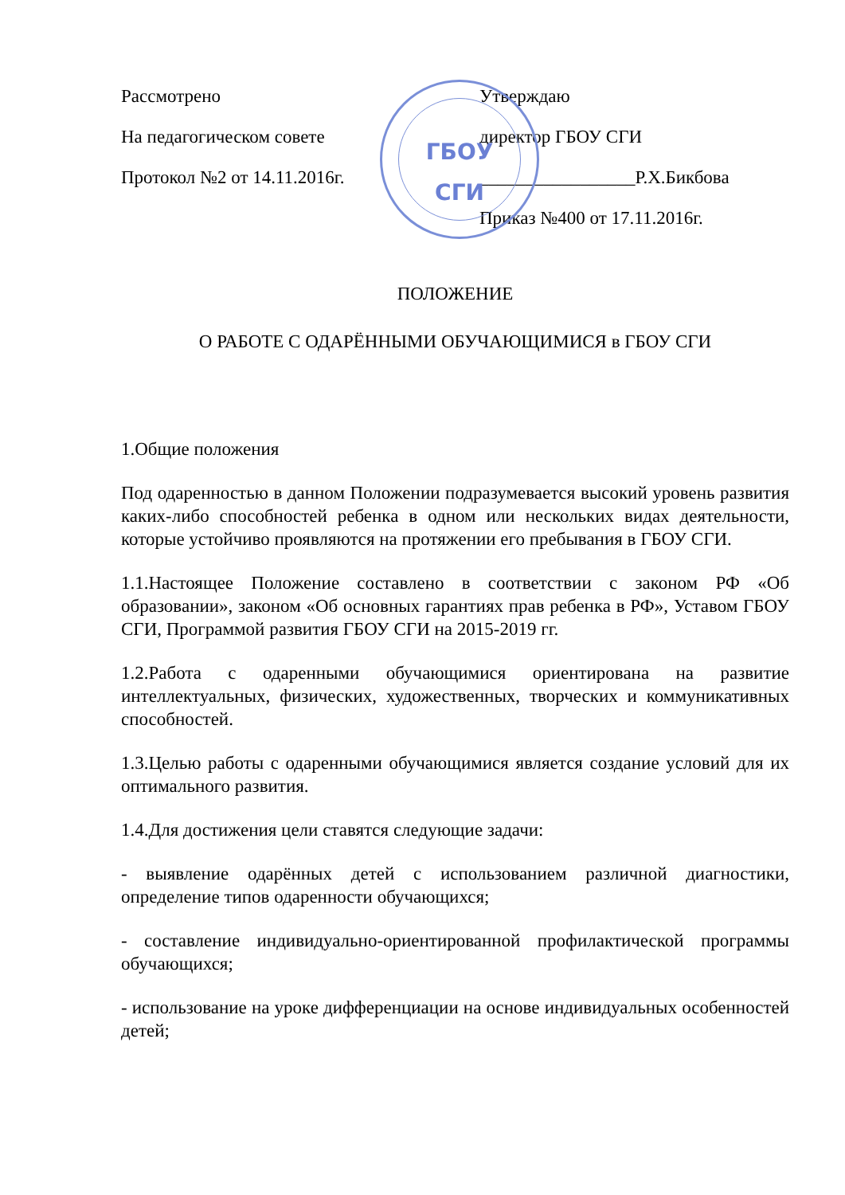Рассмотрено
На педагогическом совете
Протокол №2 от 14.11.2016г.
Утверждаю
директор ГБОУ СГИ
_________________Р.Х.Бикбова
Приказ №400 от 17.11.2016г.
ГБОУ
СГИ
ПОЛОЖЕНИЕ
О РАБОТЕ С ОДАРЁННЫМИ ОБУЧАЮЩИМИСЯ в ГБОУ СГИ
1.Общие положения
Под одаренностью в данном Положении подразумевается высокий уровень развития каких-либо способностей ребенка в одном или нескольких видах деятельности, которые устойчиво проявляются на протяжении его пребывания в ГБОУ СГИ.
1.1.Настоящее Положение составлено в соответствии с законом РФ «Об образовании», законом «Об основных гарантиях прав ребенка в РФ», Уставом ГБОУ СГИ, Программой развития ГБОУ СГИ на 2015-2019 гг.
1.2.Работа с одаренными обучающимися ориентирована на развитие интеллектуальных, физических, художественных, творческих и коммуникативных способностей.
1.3.Целью работы с одаренными обучающимися является создание условий для их оптимального развития.
1.4.Для достижения цели ставятся следующие задачи:
- выявление одарённых детей с использованием различной диагностики, определение типов одаренности обучающихся;
- составление индивидуально-ориентированной профилактической программы обучающихся;
- использование на уроке дифференциации на основе индивидуальных особенностей детей;